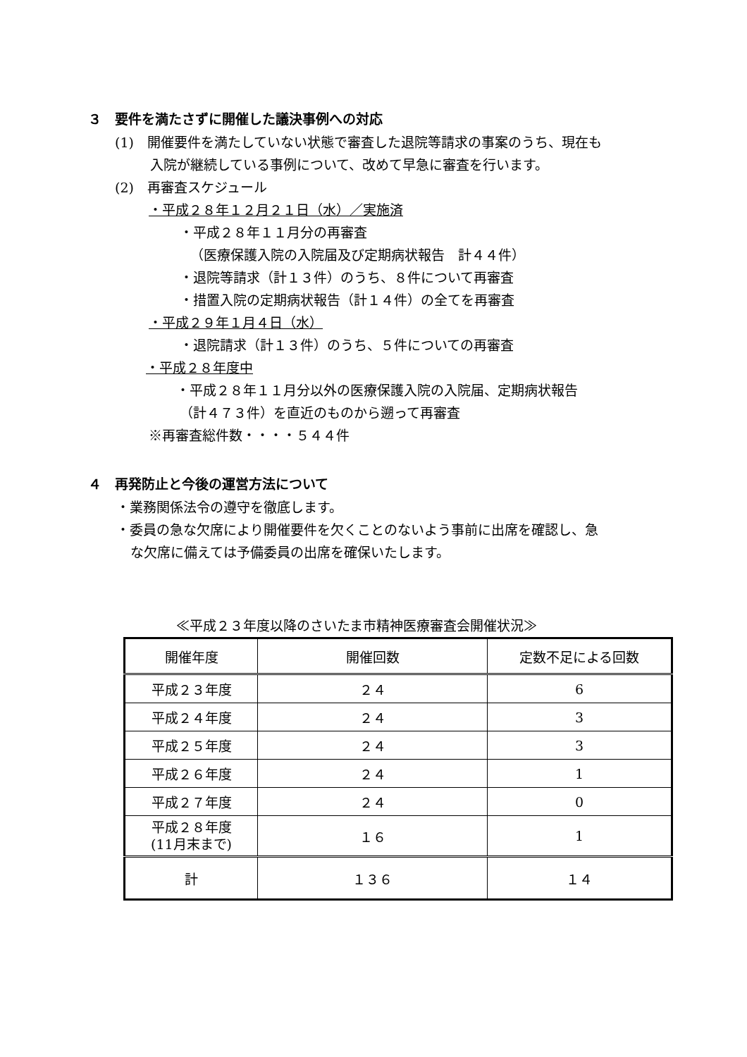３　要件を満たさずに開催した議決事例への対応
(1)　開催要件を満たしていない状態で審査した退院等請求の事案のうち、現在も
入院が継続している事例について、改めて早急に審査を行います。
(2)　再審査スケジュール
・平成２８年１２月２１日（水）／実施済
・平成２８年１１月分の再審査
（医療保護入院の入院届及び定期病状報告　計４４件）
・退院等請求（計１３件）のうち、８件について再審査
・措置入院の定期病状報告（計１４件）の全てを再審査
・平成２９年１月４日（水）
・退院請求（計１３件）のうち、５件についての再審査
・平成２８年度中
・平成２８年１１月分以外の医療保護入院の入院届、定期病状報告
（計４７３件）を直近のものから遡って再審査
※再審査総件数・・・・５４４件
４　再発防止と今後の運営方法について
・業務関係法令の遵守を徹底します。
・委員の急な欠席により開催要件を欠くことのないよう事前に出席を確認し、急
な欠席に備えては予備委員の出席を確保いたします。
≪平成２３年度以降のさいたま市精神医療審査会開催状況≫
| 開催年度 | 開催回数 | 定数不足による回数 |
| --- | --- | --- |
| 平成２３年度 | ２４ | 6 |
| 平成２４年度 | ２４ | 3 |
| 平成２５年度 | ２４ | 3 |
| 平成２６年度 | ２４ | 1 |
| 平成２７年度 | ２４ | 0 |
| 平成２８年度 (11月末まで) | １６ | 1 |
| 計 | １３６ | １４ |